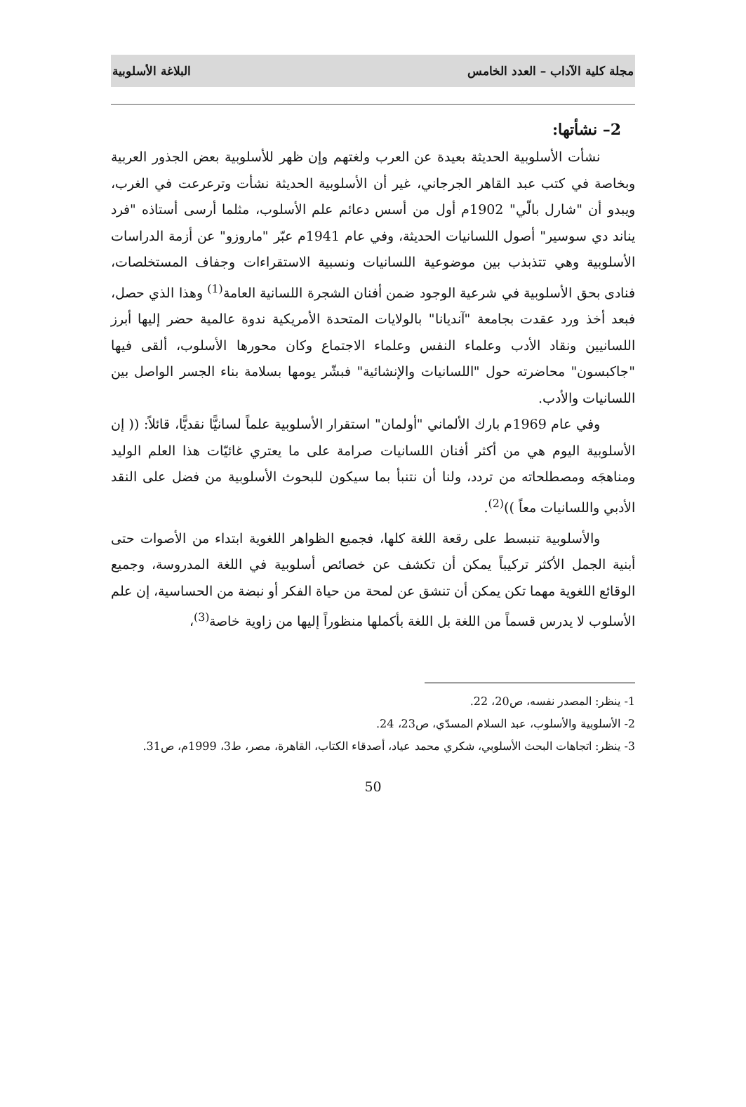مجلة كلية الآداب – العدد الخامس البلاغة الأسلوبية
2– نشأتها:
نشأت الأسلوبية الحديثة بعيدة عن العرب ولغتهم وإن ظهر للأسلوبية بعض الجذور العربية وبخاصة في كتب عبد القاهر الجرجاني، غير أن الأسلوبية الحديثة نشأت وترعرعت في الغرب، ويبدو أن "شارل بالّي" 1902م أول من أسس دعائم علم الأسلوب، مثلما أرسى أستاذه "فرد يناند دي سوسير" أصول اللسانيات الحديثة، وفي عام 1941م عبّر "ماروزو" عن أزمة الدراسات الأسلوبية وهي تتذبذب بين موضوعية اللسانيات ونسبية الاستقراءات وجفاف المستخلصات، فنادى بحق الأسلوبية في شرعية الوجود ضمن أفنان الشجرة اللسانية العامة<sup>(1)</sup> وهذا الذي حصل، فبعد أخذ ورد عقدت بجامعة "آنديانا" بالولايات المتحدة الأمريكية ندوة عالمية حضر إليها أبرز اللسانيين ونقاد الأدب وعلماء النفس وعلماء الاجتماع وكان محورها الأسلوب، ألقى فيها "جاكبسون" محاضرته حول "اللسانيات والإنشائية" فبشّر يومها بسلامة بناء الجسر الواصل بين اللسانيات والأدب.
وفي عام 1969م بارك الألماني "أولمان" استقرار الأسلوبية علماً لسانيًّا نقديًّا، قائلاً: (( إن الأسلوبية اليوم هي من أكثر أفنان اللسانيات صرامة على ما يعتري غائيّات هذا العلم الوليد ومناهجَه ومصطلحاته من تردد، ولنا أن نتنبأ بما سيكون للبحوث الأسلوبية من فضل على النقد الأدبي واللسانيات معاً ))<sup>(2)</sup>.
والأسلوبية تنبسط على رقعة اللغة كلها، فجميع الظواهر اللغوية ابتداء من الأصوات حتى أبنية الجمل الأكثر تركيباً يمكن أن تكشف عن خصائص أسلوبية في اللغة المدروسة، وجميع الوقائع اللغوية مهما تكن يمكن أن تنشق عن لمحة من حياة الفكر أو نبضة من الحساسية، إن علم الأسلوب لا يدرس قسماً من اللغة بل اللغة بأكملها منظوراً إليها من زاوية خاصة<sup>(3)</sup>،
1- ينظر: المصدر نفسه، ص20، 22.
2- الأسلوبية والأسلوب، عبد السلام المسدّي، ص23، 24.
3- ينظر: اتجاهات البحث الأسلوبي، شكري محمد عياد، أصدقاء الكتاب، القاهرة، مصر، ط3، 1999م، ص31.
50